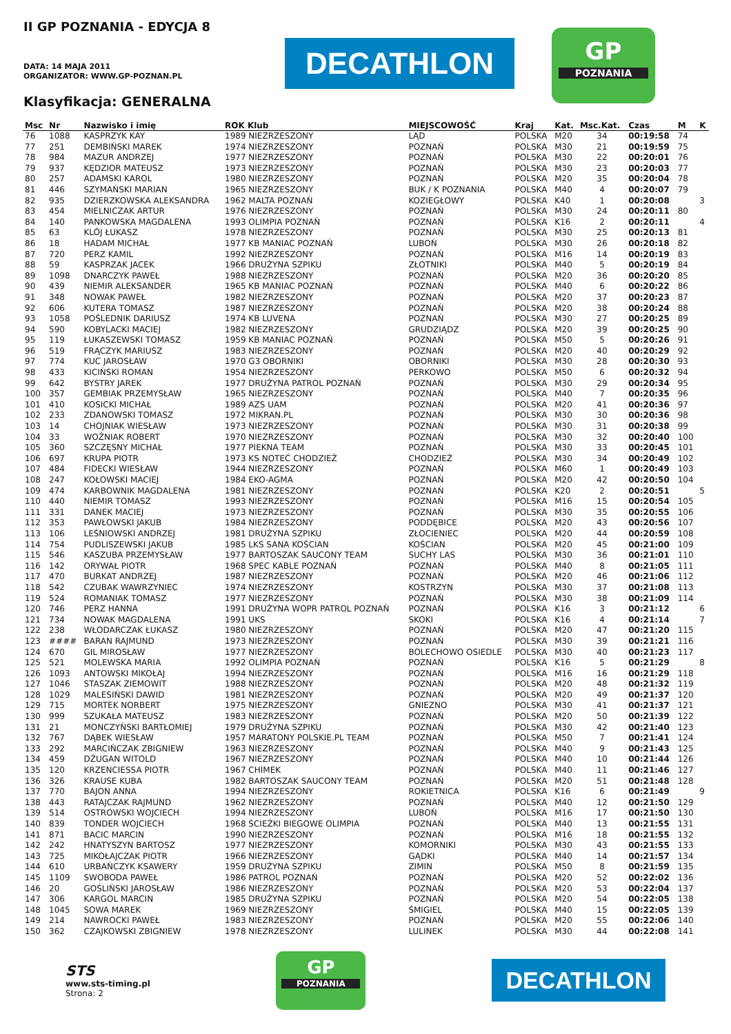II GP POZNANIA - EDYCJA 8
DATA: 14 MAJA 2011
ORGANIZATOR: WWW.GP-POZNAN.PL
Klasyfikacja: GENERALNA
DECATHLON
GP
POZNANIA
| Msc | Nr | Nazwisko i imię | ROK Klub | MIEJSCOWOŚĆ | Kraj | Kat. | Msc.Kat. | Czas | M | K |
| --- | --- | --- | --- | --- | --- | --- | --- | --- | --- | --- |
| 76 | 1088 | KASPRZYK KAY | 1989 NIEZRZESZONY | LĄD | POLSKA | M20 | 34 | 00:19:58 | 74 | |
| 77 | 251 | DEMBIŃSKI MAREK | 1974 NIEZRZESZONY | POZNAŃ | POLSKA | M30 | 21 | 00:19:59 | 75 | |
| 78 | 984 | MAZUR ANDRZEJ | 1977 NIEZRZESZONY | POZNAŃ | POLSKA | M30 | 22 | 00:20:01 | 76 | |
| 79 | 937 | KĘDZIOR MATEUSZ | 1973 NIEZRZESZONY | POZNAŃ | POLSKA | M30 | 23 | 00:20:03 | 77 | |
| 80 | 257 | ADAMSKI KAROL | 1980 NIEZRZESZONY | POZNAŃ | POLSKA | M20 | 35 | 00:20:04 | 78 | |
| 81 | 446 | SZYMAŃSKI MARIAN | 1965 NIEZRZESZONY | BUK / K POZNANIA | POLSKA | M40 | 4 | 00:20:07 | 79 | |
| 82 | 935 | DZIERZKOWSKA ALEKSANDRA | 1962 MALTA POZNAŃ | KOZIEGŁOWY | POLSKA | K40 | 1 | 00:20:08 | | 3 |
| 83 | 454 | MIELNICZAK ARTUR | 1976 NIEZRZESZONY | POZNAŃ | POLSKA | M30 | 24 | 00:20:11 | 80 | |
| 84 | 140 | PANKOWSKA MAGDALENA | 1993 OLIMPIA POZNAŃ | POZNAŃ | POLSKA | K16 | 2 | 00:20:11 | | 4 |
| 85 | 63 | KLÓJ ŁUKASZ | 1978 NIEZRZESZONY | POZNAŃ | POLSKA | M30 | 25 | 00:20:13 | 81 | |
| 86 | 18 | HADAM MICHAŁ | 1977 KB MANIAC POZNAŃ | LUBOŃ | POLSKA | M30 | 26 | 00:20:18 | 82 | |
| 87 | 720 | PERZ KAMIL | 1992 NIEZRZESZONY | POZNAŃ | POLSKA | M16 | 14 | 00:20:19 | 83 | |
| 88 | 59 | KASPRZAK JACEK | 1966 DRUŻYNA SZPIKU | ZŁOTNIKI | POLSKA | M40 | 5 | 00:20:19 | 84 | |
| 89 | 1098 | DNARCZYK PAWEŁ | 1988 NIEZRZESZONY | POZNAŃ | POLSKA | M20 | 36 | 00:20:20 | 85 | |
| 90 | 439 | NIEMIR ALEKSANDER | 1965 KB MANIAC POZNAŃ | POZNAŃ | POLSKA | M40 | 6 | 00:20:22 | 86 | |
| 91 | 348 | NOWAK PAWEŁ | 1982 NIEZRZESZONY | POZNAŃ | POLSKA | M20 | 37 | 00:20:23 | 87 | |
| 92 | 606 | KUTERA TOMASZ | 1987 NIEZRZESZONY | POZNAŃ | POLSKA | M20 | 38 | 00:20:24 | 88 | |
| 93 | 1058 | POŚLEDNIK DARIUSZ | 1974 KB LUVENA | POZNAŃ | POLSKA | M30 | 27 | 00:20:25 | 89 | |
| 94 | 590 | KOBYLACKI MACIEJ | 1982 NIEZRZESZONY | GRUDZIĄDZ | POLSKA | M20 | 39 | 00:20:25 | 90 | |
| 95 | 119 | ŁUKASZEWSKI TOMASZ | 1959 KB MANIAC POZNAŃ | POZNAŃ | POLSKA | M50 | 5 | 00:20:26 | 91 | |
| 96 | 519 | FRĄCZYK MARIUSZ | 1983 NIEZRZESZONY | POZNAŃ | POLSKA | M20 | 40 | 00:20:29 | 92 | |
| 97 | 774 | KUC JAROSŁAW | 1970 G3 OBORNIKI | OBORNIKI | POLSKA | M30 | 28 | 00:20:30 | 93 | |
| 98 | 433 | KICIŃSKI ROMAN | 1954 NIEZRZESZONY | PERKOWO | POLSKA | M50 | 6 | 00:20:32 | 94 | |
| 99 | 642 | BYSTRY JAREK | 1977 DRUŻYNA PATROL POZNAŃ | POZNAŃ | POLSKA | M30 | 29 | 00:20:34 | 95 | |
| 100 | 357 | GEMBIAK PRZEMYSŁAW | 1965 NIEZRZESZONY | POZNAŃ | POLSKA | M40 | 7 | 00:20:35 | 96 | |
| 101 | 410 | KOSICKI MICHAŁ | 1989 AZS UAM | POZNAŃ | POLSKA | M20 | 41 | 00:20:36 | 97 | |
| 102 | 233 | ZDANOWSKI TOMASZ | 1972 MIKRAN.PL | POZNAŃ | POLSKA | M30 | 30 | 00:20:36 | 98 | |
| 103 | 14 | CHOJNIAK WIESŁAW | 1973 NIEZRZESZONY | POZNAŃ | POLSKA | M30 | 31 | 00:20:38 | 99 | |
| 104 | 33 | WOŹNIAK ROBERT | 1970 NIEZRZESZONY | POZNAŃ | POLSKA | M30 | 32 | 00:20:40 | 100 | |
| 105 | 360 | SZCZĘSNY MICHAŁ | 1977 PIEKNA TEAM | POZNAŃ | POLSKA | M30 | 33 | 00:20:45 | 101 | |
| 106 | 697 | KRUPA PIOTR | 1973 KS NOTEĆ CHODZIEŻ | CHODZIEŻ | POLSKA | M30 | 34 | 00:20:49 | 102 | |
| 107 | 484 | FIDECKI WIESŁAW | 1944 NIEZRZESZONY | POZNAŃ | POLSKA | M60 | 1 | 00:20:49 | 103 | |
| 108 | 247 | KOŁOWSKI MACIEJ | 1984 EKO-AGMA | POZNAŃ | POLSKA | M20 | 42 | 00:20:50 | 104 | |
| 109 | 474 | KARBOWNIK MAGDALENA | 1981 NIEZRZESZONY | POZNAŃ | POLSKA | K20 | 2 | 00:20:51 | | 5 |
| 110 | 440 | NIEMIR TOMASZ | 1993 NIEZRZESZONY | POZNAŃ | POLSKA | M16 | 15 | 00:20:54 | 105 | |
| 111 | 331 | DANEK MACIEJ | 1973 NIEZRZESZONY | POZNAŃ | POLSKA | M30 | 35 | 00:20:55 | 106 | |
| 112 | 353 | PAWŁOWSKI JAKUB | 1984 NIEZRZESZONY | PODDĘBICE | POLSKA | M20 | 43 | 00:20:56 | 107 | |
| 113 | 106 | LEŚNIOWSKI ANDRZEJ | 1981 DRUŻYNA SZPIKU | ZŁOCIENIEC | POLSKA | M20 | 44 | 00:20:59 | 108 | |
| 114 | 754 | PUDLISZEWSKI JAKUB | 1985 LKS SANA KOŚCIAN | KOŚCIAN | POLSKA | M20 | 45 | 00:21:00 | 109 | |
| 115 | 546 | KASZUBA PRZEMYSŁAW | 1977 BARTOSZAK SAUCONY TEAM | SUCHY LAS | POLSKA | M30 | 36 | 00:21:01 | 110 | |
| 116 | 142 | ORYWAŁ PIOTR | 1968 SPEC KABLE POZNAŃ | POZNAŃ | POLSKA | M40 | 8 | 00:21:05 | 111 | |
| 117 | 470 | BURKAT ANDRZEJ | 1987 NIEZRZESZONY | POZNAŃ | POLSKA | M20 | 46 | 00:21:06 | 112 | |
| 118 | 542 | CZUBAK WAWRZYNIEC | 1974 NIEZRZESZONY | KOSTRZYN | POLSKA | M30 | 37 | 00:21:08 | 113 | |
| 119 | 524 | ROMANIAK TOMASZ | 1977 NIEZRZESZONY | POZNAŃ | POLSKA | M30 | 38 | 00:21:09 | 114 | |
| 120 | 746 | PERZ HANNA | 1991 DRUŻYNA WOPR PATROL POZNAŃ | POZNAŃ | POLSKA | K16 | 3 | 00:21:12 | | 6 |
| 121 | 734 | NOWAK MAGDALENA | 1991 UKS | SKOKI | POLSKA | K16 | 4 | 00:21:14 | | 7 |
| 122 | 238 | WŁODARCZAK ŁUKASZ | 1980 NIEZRZESZONY | POZNAŃ | POLSKA | M20 | 47 | 00:21:20 | 115 | |
| 123 | #### | BARAN RAJMUND | 1973 NIEZRZESZONY | POZNAŃ | POLSKA | M30 | 39 | 00:21:21 | 116 | |
| 124 | 670 | GIL MIROSŁAW | 1977 NIEZRZESZONY | BOLECHOWO OSIEDLE | POLSKA | M30 | 40 | 00:21:23 | 117 | |
| 125 | 521 | MOLEWSKA MARIA | 1992 OLIMPIA POZNAŃ | POZNAŃ | POLSKA | K16 | 5 | 00:21:29 | | 8 |
| 126 | 1093 | ANTOWSKI MIKOŁAJ | 1994 NIEZRZESZONY | POZNAŃ | POLSKA | M16 | 16 | 00:21:29 | 118 | |
| 127 | 1046 | STASZAK ZIEMOWIT | 1988 NIEZRZESZONY | POZNAŃ | POLSKA | M20 | 48 | 00:21:32 | 119 | |
| 128 | 1029 | MALESIŃSKI DAWID | 1981 NIEZRZESZONY | POZNAŃ | POLSKA | M20 | 49 | 00:21:37 | 120 | |
| 129 | 715 | MORTEK NORBERT | 1975 NIEZRZESZONY | GNIEZNO | POLSKA | M30 | 41 | 00:21:37 | 121 | |
| 130 | 999 | SZUKAŁA MATEUSZ | 1983 NIEZRZESZONY | POZNAŃ | POLSKA | M20 | 50 | 00:21:39 | 122 | |
| 131 | 21 | MONCZYŃSKI BARTŁOMIEJ | 1979 DRUŻYNA SZPIKU | POZNAŃ | POLSKA | M30 | 42 | 00:21:40 | 123 | |
| 132 | 767 | DĄBEK WIESŁAW | 1957 MARATONY POLSKIE.PL TEAM | POZNAŃ | POLSKA | M50 | 7 | 00:21:41 | 124 | |
| 133 | 292 | MARCIŃCZAK ZBIGNIEW | 1963 NIEZRZESZONY | POZNAŃ | POLSKA | M40 | 9 | 00:21:43 | 125 | |
| 134 | 459 | DŻUGAN WITOLD | 1967 NIEZRZESZONY | POZNAŃ | POLSKA | M40 | 10 | 00:21:44 | 126 | |
| 135 | 120 | KRZENCIESSA PIOTR | 1967 CHIMEK | POZNAŃ | POLSKA | M40 | 11 | 00:21:46 | 127 | |
| 136 | 326 | KRAUSE KUBA | 1982 BARTOSZAK SAUCONY TEAM | POZNAŃ | POLSKA | M20 | 51 | 00:21:48 | 128 | |
| 137 | 770 | BAJON ANNA | 1994 NIEZRZESZONY | ROKIETNICA | POLSKA | K16 | 6 | 00:21:49 | | 9 |
| 138 | 443 | RATAJCZAK RAJMUND | 1962 NIEZRZESZONY | POZNAŃ | POLSKA | M40 | 12 | 00:21:50 | 129 | |
| 139 | 514 | OSTROWSKI WOJCIECH | 1994 NIEZRZESZONY | LUBOŃ | POLSKA | M16 | 17 | 00:21:50 | 130 | |
| 140 | 839 | TONDER WOJCIECH | 1968 ŚCIEŻKI BIEGOWE OLIMPIA | POZNAŃ | POLSKA | M40 | 13 | 00:21:55 | 131 | |
| 141 | 871 | BACIC MARCIN | 1990 NIEZRZESZONY | POZNAŃ | POLSKA | M16 | 18 | 00:21:55 | 132 | |
| 142 | 242 | HNATYSZYN BARTOSZ | 1977 NIEZRZESZONY | KOMORNIKI | POLSKA | M30 | 43 | 00:21:55 | 133 | |
| 143 | 725 | MIKOŁAJCZAK PIOTR | 1966 NIEZRZESZONY | GĄDKI | POLSKA | M40 | 14 | 00:21:57 | 134 | |
| 144 | 610 | URBAŃCZYK KSAWERY | 1959 DRUŻYNA SZPIKU | ZIMIN | POLSKA | M50 | 8 | 00:21:59 | 135 | |
| 145 | 1109 | SWOBODA PAWEŁ | 1986 PATROL POZNAŃ | POZNAŃ | POLSKA | M20 | 52 | 00:22:02 | 136 | |
| 146 | 20 | GOŚLIŃSKI JAROSŁAW | 1986 NIEZRZESZONY | POZNAŃ | POLSKA | M20 | 53 | 00:22:04 | 137 | |
| 147 | 306 | KARGOL MARCIN | 1985 DRUŻYNA SZPIKU | POZNAŃ | POLSKA | M20 | 54 | 00:22:05 | 138 | |
| 148 | 1045 | SOWA MAREK | 1969 NIEZRZESZONY | ŚMIGIEL | POLSKA | M40 | 15 | 00:22:05 | 139 | |
| 149 | 214 | NAWROCKI PAWEŁ | 1983 NIEZRZESZONY | POZNAŃ | POLSKA | M20 | 55 | 00:22:06 | 140 | |
| 150 | 362 | CZAJKOWSKI ZBIGNIEW | 1978 NIEZRZESZONY | LULINEK | POLSKA | M30 | 44 | 00:22:08 | 141 | |
STS
www.sts-timing.pl
Strona: 2
GP
POZNANIA
DECATHLON